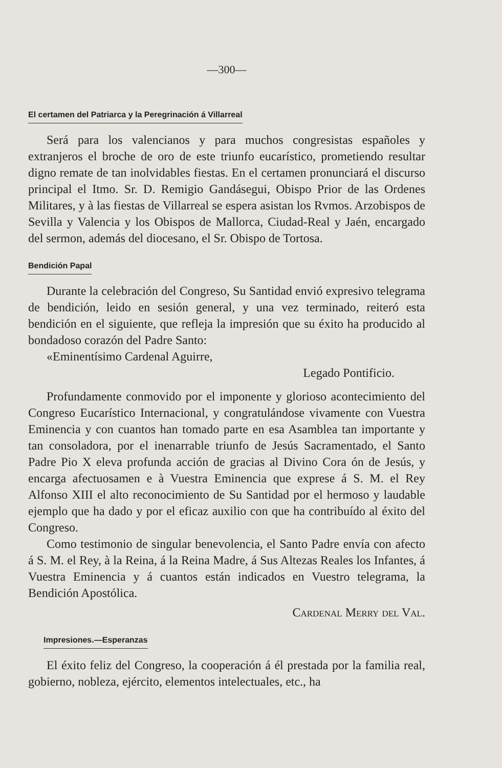—300—
El certamen del Patriarca y la Peregrinación á Villarreal
Será para los valencianos y para muchos congresistas españoles y extranjeros el broche de oro de este triunfo eucarístico, prometiendo resultar digno remate de tan inolvidables fiestas. En el certamen pronunciará el discurso principal el Itmo. Sr. D. Remigio Gandásegui, Obispo Prior de las Ordenes Militares, y à las fiestas de Villarreal se espera asistan los Rvmos. Arzobispos de Sevilla y Valencia y los Obispos de Mallorca, Ciudad-Real y Jaén, encargado del sermon, además del diocesano, el Sr. Obispo de Tortosa.
Bendición Papal
Durante la celebración del Congreso, Su Santidad envió expresivo telegrama de bendición, leido en sesión general, y una vez terminado, reiteró esta bendición en el siguiente, que refleja la impresión que su éxito ha producido al bondadoso corazón del Padre Santo:
«Eminentísimo Cardenal Aguirre,
Legado Pontificio.
Profundamente conmovido por el imponente y glorioso acontecimiento del Congreso Eucarístico Internacional, y congratulándose vivamente con Vuestra Eminencia y con cuantos han tomado parte en esa Asamblea tan importante y tan consoladora, por el inenarrable triunfo de Jesús Sacramentado, el Santo Padre Pio X eleva profunda acción de gracias al Divino Cora ón de Jesús, y encarga afectuosamen e à Vuestra Eminencia que exprese á S. M. el Rey Alfonso XIII el alto reconocimiento de Su Santidad por el hermoso y laudable ejemplo que ha dado y por el eficaz auxilio con que ha contribuído al éxito del Congreso.
Como testimonio de singular benevolencia, el Santo Padre envía con afecto á S. M. el Rey, à la Reina, á la Reina Madre, á Sus Altezas Reales los Infantes, á Vuestra Eminencia y á cuantos están indicados en Vuestro telegrama, la Bendición Apostólica.
Cardenal Merry del Val.
Impresiones.—Esperanzas
El éxito feliz del Congreso, la cooperación á él prestada por la familia real, gobierno, nobleza, ejército, elementos intelectuales, etc., ha